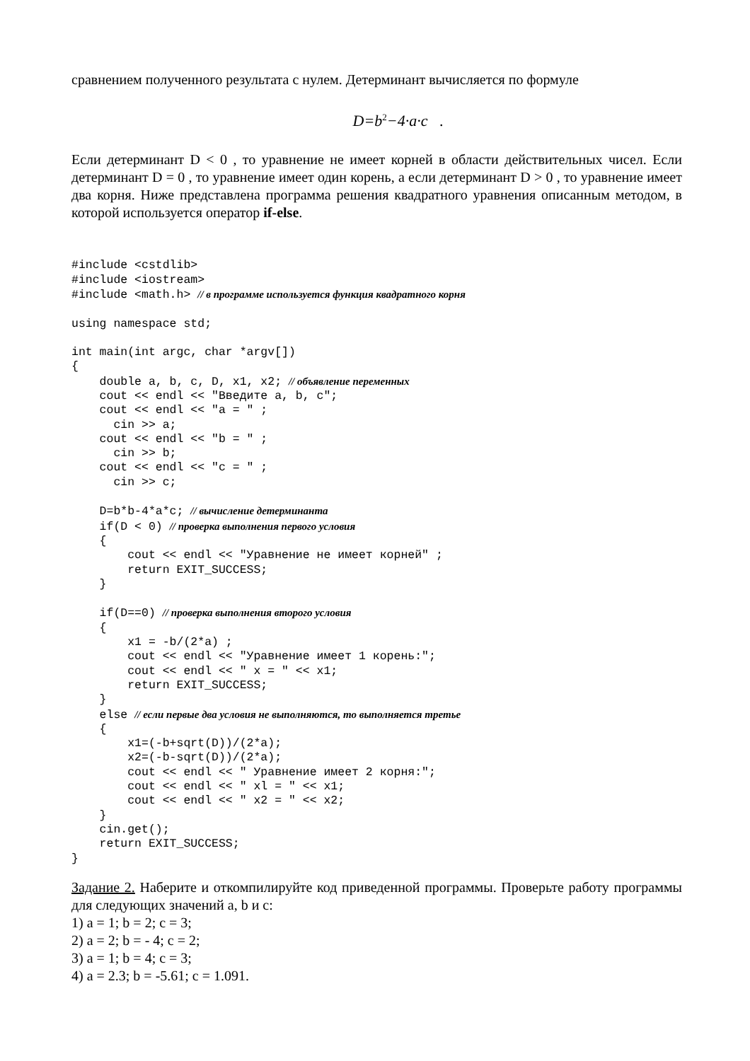сравнением полученного результата с нулем. Детерминант вычисляется по формуле
D=b<sup>2</sup>−4·a·c .
Если детерминант D < 0 , то уравнение не имеет корней в области действительных чисел. Если детерминант D = 0 , то уравнение имеет один корень, а если детерминант D > 0 , то уравнение имеет два корня. Ниже представлена программа решения квадратного уравнения описанным методом, в которой используется оператор if-else.
#include <cstdlib>
#include <iostream>
#include <math.h> // в программе используется функция квадратного корня

using namespace std;

int main(int argc, char *argv[])
{
    double a, b, c, D, x1, x2; // объявление переменных
    cout << endl << "Введите a, b, c";
    cout << endl << "a = " ;
      cin >> a;
    cout << endl << "b = " ;
      cin >> b;
    cout << endl << "c = " ;
      cin >> c;

    D=b*b-4*a*c; // вычисление детерминанта
    if(D < 0) // проверка выполнения первого условия
    {
        cout << endl << "Уравнение не имеет корней" ;
        return EXIT_SUCCESS;
    }

    if(D==0) // проверка выполнения второго условия
    {
        x1 = -b/(2*a) ;
        cout << endl << "Уравнение имеет 1 корень:";
        cout << endl << " x = " << x1;
        return EXIT_SUCCESS;
    }
    else // если первые два условия не выполняются, то выполняется третье
    {
        x1=(-b+sqrt(D))/(2*a);
        x2=(-b-sqrt(D))/(2*a);
        cout << endl << " Уравнение имеет 2 корня:";
        cout << endl << " xl = " << x1;
        cout << endl << " x2 = " << x2;
    }
    cin.get();
    return EXIT_SUCCESS;
}
Задание 2. Наберите и откомпилируйте код приведенной программы. Проверьте работу программы для следующих значений a, b и c:
1) a = 1; b = 2; c = 3;
2) a = 2; b = - 4; c = 2;
3) a = 1; b = 4; c = 3;
4) a = 2.3; b = -5.61; c = 1.091.